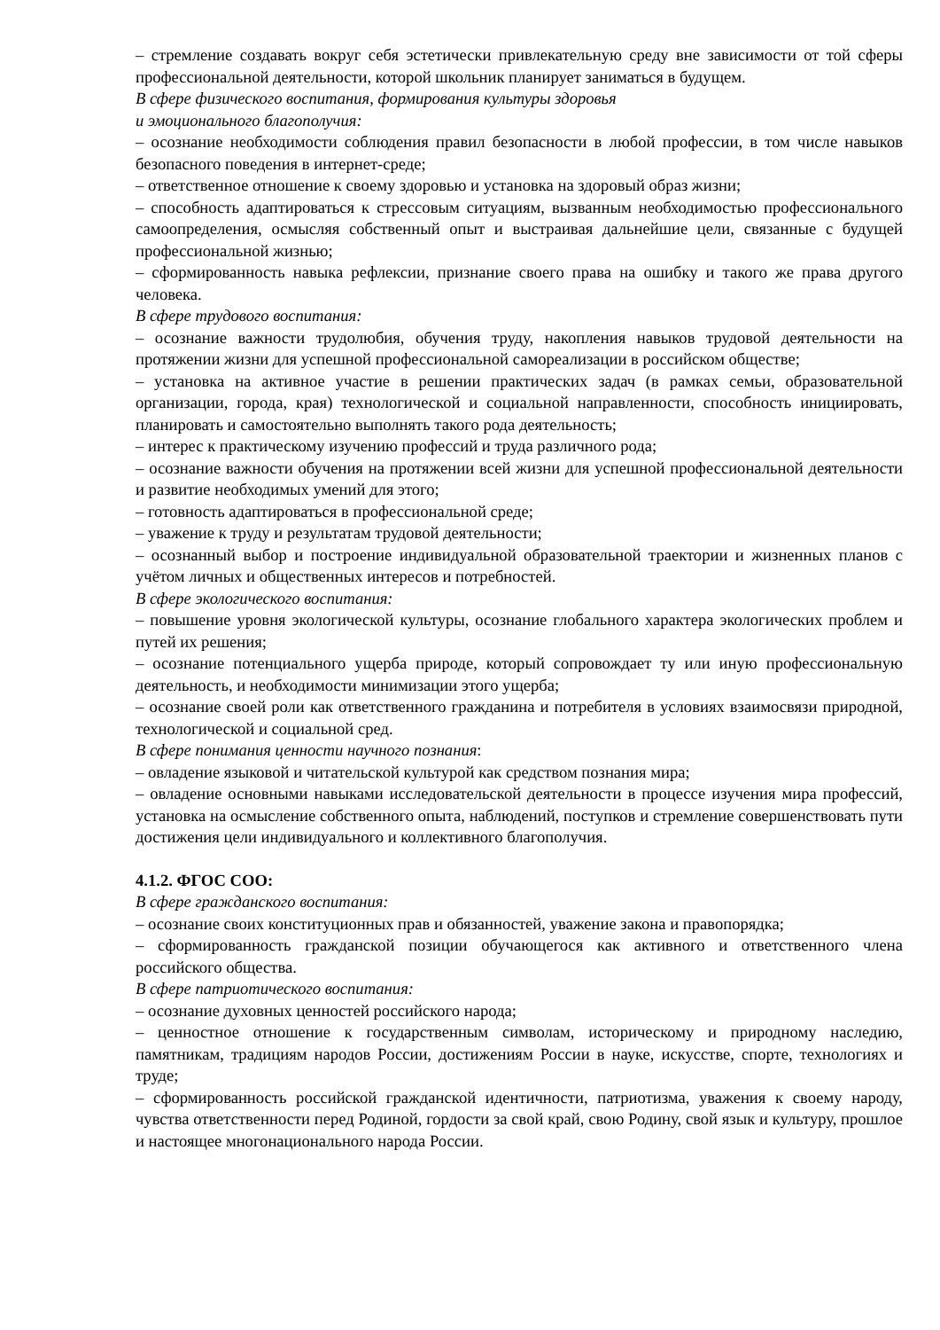– стремление создавать вокруг себя эстетически привлекательную среду вне зависимости от той сферы профессиональной деятельности, которой школьник планирует заниматься в будущем.
В сфере физического воспитания, формирования культуры здоровья
и эмоционального благополучия:
– осознание необходимости соблюдения правил безопасности в любой профессии, в том числе навыков безопасного поведения в интернет-среде;
– ответственное отношение к своему здоровью и установка на здоровый образ жизни;
– способность адаптироваться к стрессовым ситуациям, вызванным необходимостью профессионального самоопределения, осмысляя собственный опыт и выстраивая дальнейшие цели, связанные с будущей профессиональной жизнью;
– сформированность навыка рефлексии, признание своего права на ошибку и такого же права другого человека.
В сфере трудового воспитания:
– осознание важности трудолюбия, обучения труду, накопления навыков трудовой деятельности на протяжении жизни для успешной профессиональной самореализации в российском обществе;
– установка на активное участие в решении практических задач (в рамках семьи, образовательной организации, города, края) технологической и социальной направленности, способность инициировать, планировать и самостоятельно выполнять такого рода деятельность;
– интерес к практическому изучению профессий и труда различного рода;
– осознание важности обучения на протяжении всей жизни для успешной профессиональной деятельности и развитие необходимых умений для этого;
– готовность адаптироваться в профессиональной среде;
– уважение к труду и результатам трудовой деятельности;
– осознанный выбор и построение индивидуальной образовательной траектории и жизненных планов с учётом личных и общественных интересов и потребностей.
В сфере экологического воспитания:
– повышение уровня экологической культуры, осознание глобального характера экологических проблем и путей их решения;
– осознание потенциального ущерба природе, который сопровождает ту или иную профессиональную деятельность, и необходимости минимизации этого ущерба;
– осознание своей роли как ответственного гражданина и потребителя в условиях взаимосвязи природной, технологической и социальной сред.
В сфере понимания ценности научного познания:
– овладение языковой и читательской культурой как средством познания мира;
– овладение основными навыками исследовательской деятельности в процессе изучения мира профессий, установка на осмысление собственного опыта, наблюдений, поступков и стремление совершенствовать пути достижения цели индивидуального и коллективного благополучия.
4.1.2. ФГОС СОО:
В сфере гражданского воспитания:
– осознание своих конституционных прав и обязанностей, уважение закона и правопорядка;
– сформированность гражданской позиции обучающегося как активного и ответственного члена российского общества.
В сфере патриотического воспитания:
– осознание духовных ценностей российского народа;
– ценностное отношение к государственным символам, историческому и природному наследию, памятникам, традициям народов России, достижениям России в науке, искусстве, спорте, технологиях и труде;
– сформированность российской гражданской идентичности, патриотизма, уважения к своему народу, чувства ответственности перед Родиной, гордости за свой край, свою Родину, свой язык и культуру, прошлое и настоящее многонационального народа России.